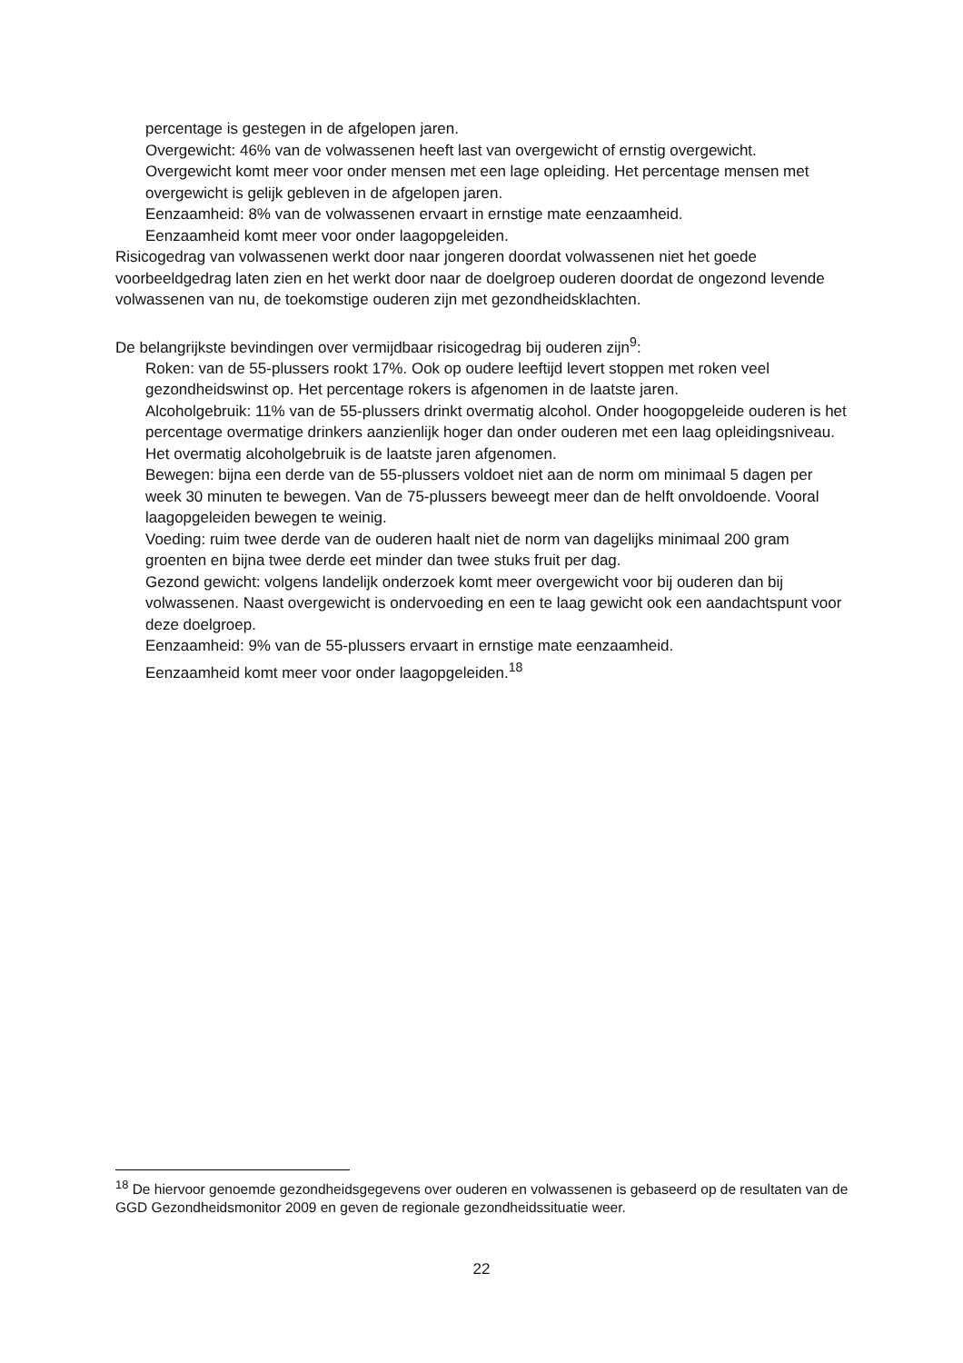percentage is gestegen in de afgelopen jaren.
Overgewicht: 46% van de volwassenen heeft last van overgewicht of ernstig overgewicht.
Overgewicht komt meer voor onder mensen met een lage opleiding. Het percentage mensen met overgewicht is gelijk gebleven in de afgelopen jaren.
Eenzaamheid: 8% van de volwassenen ervaart in ernstige mate eenzaamheid.
Eenzaamheid komt meer voor onder laagopgeleiden.
Risicogedrag van volwassenen werkt door naar jongeren doordat volwassenen niet het goede voorbeeldgedrag laten zien en het werkt door naar de doelgroep ouderen doordat de ongezond levende volwassenen van nu, de toekomstige ouderen zijn met gezondheidsklachten.
De belangrijkste bevindingen over vermijdbaar risicogedrag bij ouderen zijn<sup>9</sup>:
Roken: van de 55-plussers rookt 17%. Ook op oudere leeftijd levert stoppen met roken veel gezondheidswinst op. Het percentage rokers is afgenomen in de laatste jaren.
Alcoholgebruik: 11% van de 55-plussers drinkt overmatig alcohol. Onder hoogopgeleide ouderen is het percentage overmatige drinkers aanzienlijk hoger dan onder ouderen met een laag opleidingsniveau. Het overmatig alcoholgebruik is de laatste jaren afgenomen.
Bewegen: bijna een derde van de 55-plussers voldoet niet aan de norm om minimaal 5 dagen per week 30 minuten te bewegen. Van de 75-plussers beweegt meer dan de helft onvoldoende. Vooral laagopgeleiden bewegen te weinig.
Voeding: ruim twee derde van de ouderen haalt niet de norm van dagelijks minimaal 200 gram groenten en bijna twee derde eet minder dan twee stuks fruit per dag.
Gezond gewicht: volgens landelijk onderzoek komt meer overgewicht voor bij ouderen dan bij volwassenen. Naast overgewicht is ondervoeding en een te laag gewicht ook een aandachtspunt voor deze doelgroep.
Eenzaamheid: 9% van de 55-plussers ervaart in ernstige mate eenzaamheid.
Eenzaamheid komt meer voor onder laagopgeleiden.<sup>18</sup>
<sup>18</sup> De hiervoor genoemde gezondheidsgegevens over ouderen en volwassenen is gebaseerd op de resultaten van de GGD Gezondheidsmonitor 2009 en geven de regionale gezondheidssituatie weer.
22